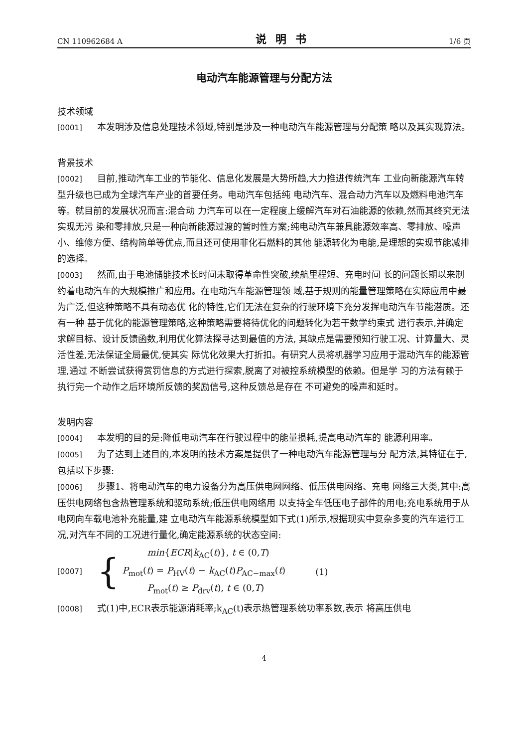CN 110962684 A 说明书 1/6 页
电动汽车能源管理与分配方法
技术领域
[0001] 本发明涉及信息处理技术领域,特别是涉及一种电动汽车能源管理与分配策 略以及其实现算法。
背景技术
[0002] 目前,推动汽车工业的节能化、信息化发展是大势所趋,大力推进传统汽车 工业向新能源汽车转型升级也已成为全球汽车产业的首要任务。电动汽车包括纯 电动汽车、混合动力汽车以及燃料电池汽车等。就目前的发展状况而言:混合动 力汽车可以在一定程度上缓解汽车对石油能源的依赖,然而其终究无法实现无污 染和零排放,只是一种向新能源过渡的暂时性方案;纯电动汽车兼具能源效率高、零排放、噪声小、维修方便、结构简单等优点,而且还可使用非化石燃料的其他 能源转化为电能,是理想的实现节能减排的选择。
[0003] 然而,由于电池储能技术长时间未取得革命性突破,续航里程短、充电时间 长的问题长期以来制约着电动汽车的大规模推广和应用。在电动汽车能源管理领 域,基于规则的能量管理策略在实际应用中最为广泛,但这种策略不具有动态优 化的特性,它们无法在复杂的行驶环境下充分发挥电动汽车节能潜质。还有一种 基于优化的能源管理策略,这种策略需要将待优化的问题转化为若干数学约束式 进行表示,并确定求解目标、设计反馈函数,利用优化算法探寻达到最值的方法, 其缺点是需要预知行驶工况、计算量大、灵活性差,无法保证全局最优,使其实 际优化效果大打折扣。有研究人员将机器学习应用于混动汽车的能源管理,通过 不断尝试获得赏罚信息的方式进行探索,脱离了对被控系统模型的依赖。但是学 习的方法有赖于执行完一个动作之后环境所反馈的奖励信号,这种反馈总是存在 不可避免的噪声和延时。
发明内容
[0004] 本发明的目的是:降低电动汽车在行驶过程中的能量损耗,提高电动汽车的 能源利用率。
[0005] 为了达到上述目的,本发明的技术方案是提供了一种电动汽车能源管理与分 配方法,其特征在于,包括以下步骤:
[0006] 步骤1、将电动汽车的电力设备分为高压供电网网络、低压供电网络、充电 网络三大类,其中:高压供电网络包含热管理系统和驱动系统;低压供电网络用 以支持全车低压电子部件的用电;充电系统用于从电网向车载电池补充能量,建 立电动汽车能源系统模型如下式(1)所示,根据现实中复杂多变的汽车运行工 况,对汽车不同的工况进行量化,确定能源系统的状态空间:
[0007] {
min{ECR|k<sub>AC</sub>(t)}, t ∈ (0,T)
P<sub>mot</sub>(t) = P<sub>HV</sub>(t) − k<sub>AC</sub>(t)P<sub>AC−max</sub>(t)
P<sub>mot</sub>(t) ≥ P<sub>drv</sub>(t), t ∈ (0,T)
(1)
[0008] 式(1)中,ECR表示能源消耗率;k<sub>AC</sub>(t)表示热管理系统功率系数,表示 将高压供电
4